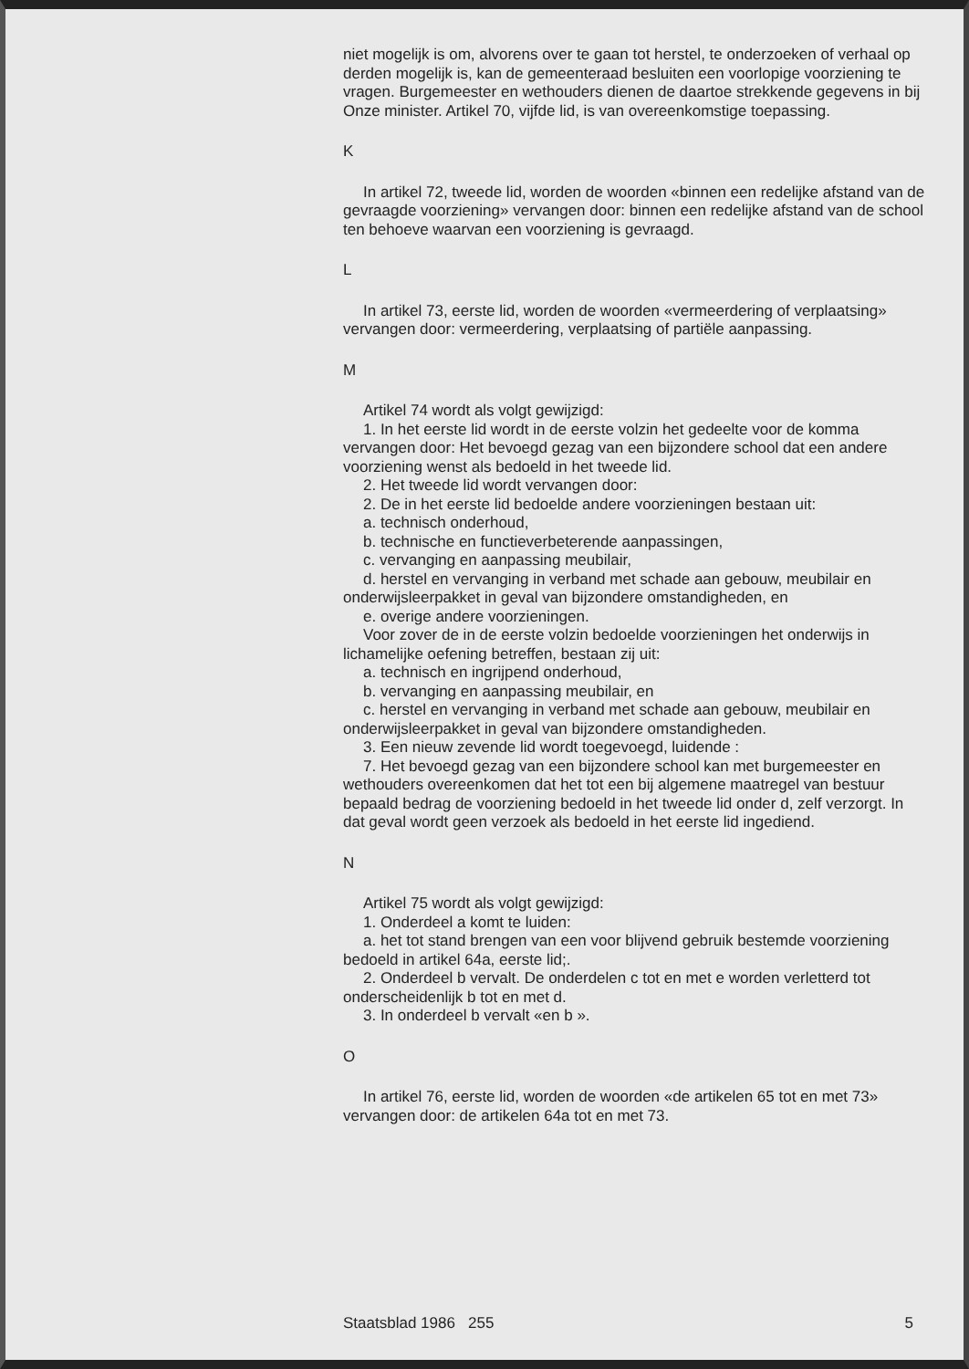niet mogelijk is om, alvorens over te gaan tot herstel, te onderzoeken of verhaal op derden mogelijk is, kan de gemeenteraad besluiten een voorlopige voorziening te vragen. Burgemeester en wethouders dienen de daartoe strekkende gegevens in bij Onze minister. Artikel 70, vijfde lid, is van overeenkomstige toepassing.
K
In artikel 72, tweede lid, worden de woorden «binnen een redelijke afstand van de gevraagde voorziening» vervangen door: binnen een redelijke afstand van de school ten behoeve waarvan een voorziening is gevraagd.
L
In artikel 73, eerste lid, worden de woorden «vermeerdering of verplaatsing» vervangen door: vermeerdering, verplaatsing of partiële aanpassing.
M
Artikel 74 wordt als volgt gewijzigd:
1. In het eerste lid wordt in de eerste volzin het gedeelte voor de komma vervangen door: Het bevoegd gezag van een bijzondere school dat een andere voorziening wenst als bedoeld in het tweede lid.
2. Het tweede lid wordt vervangen door:
2. De in het eerste lid bedoelde andere voorzieningen bestaan uit:
a. technisch onderhoud,
b. technische en functieverbeterende aanpassingen,
c. vervanging en aanpassing meubilair,
d. herstel en vervanging in verband met schade aan gebouw, meubilair en onderwijsleerpakket in geval van bijzondere omstandigheden, en
e. overige andere voorzieningen.
Voor zover de in de eerste volzin bedoelde voorzieningen het onderwijs in lichamelijke oefening betreffen, bestaan zij uit:
a. technisch en ingrijpend onderhoud,
b. vervanging en aanpassing meubilair, en
c. herstel en vervanging in verband met schade aan gebouw, meubilair en onderwijsleerpakket in geval van bijzondere omstandigheden.
3. Een nieuw zevende lid wordt toegevoegd, luidende :
7. Het bevoegd gezag van een bijzondere school kan met burgemeester en wethouders overeenkomen dat het tot een bij algemene maatregel van bestuur bepaald bedrag de voorziening bedoeld in het tweede lid onder d, zelf verzorgt. In dat geval wordt geen verzoek als bedoeld in het eerste lid ingediend.
N
Artikel 75 wordt als volgt gewijzigd:
1. Onderdeel a komt te luiden:
a. het tot stand brengen van een voor blijvend gebruik bestemde voorziening bedoeld in artikel 64a, eerste lid;.
2. Onderdeel b vervalt. De onderdelen c tot en met e worden verletterd tot onderscheidenlijk b tot en met d.
3. In onderdeel b vervalt «en b ».
O
In artikel 76, eerste lid, worden de woorden «de artikelen 65 tot en met 73» vervangen door: de artikelen 64a tot en met 73.
Staatsblad 1986 255 5